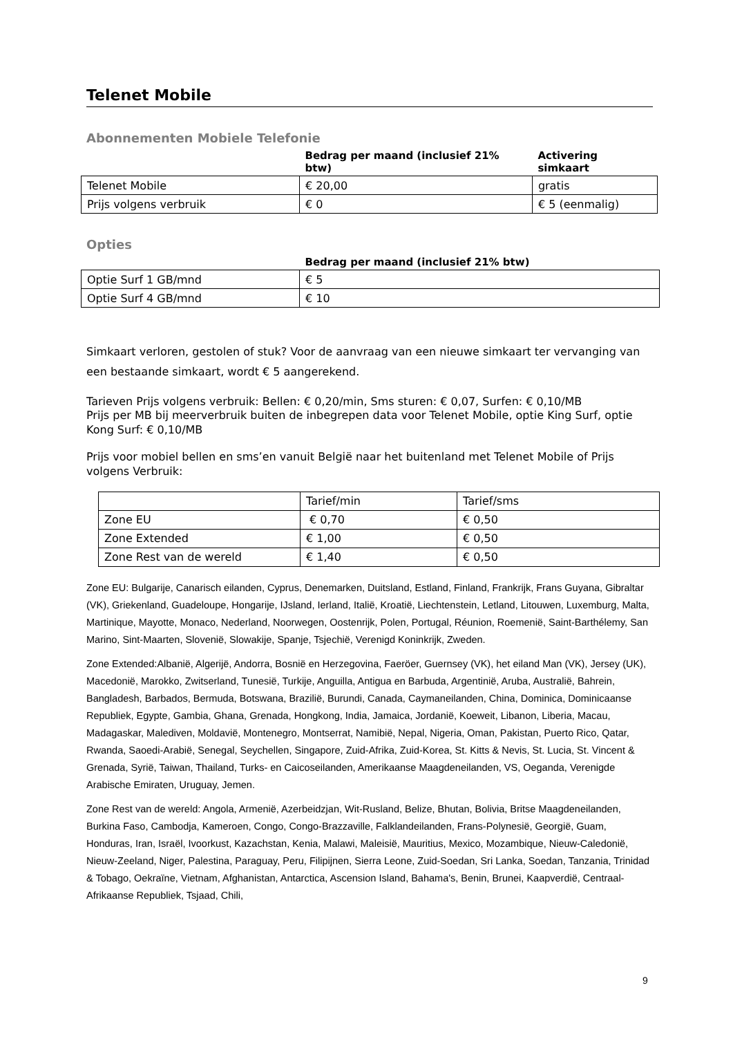Telenet Mobile
Abonnementen Mobiele Telefonie
| | Bedrag per maand (inclusief 21% btw) | Activering simkaart |
| --- | --- | --- |
| Telenet Mobile | € 20,00 | gratis |
| Prijs volgens verbruik | € 0 | € 5 (eenmalig) |
Opties
| | Bedrag per maand (inclusief 21% btw) |
| --- | --- |
| Optie Surf 1 GB/mnd | € 5 |
| Optie Surf 4 GB/mnd | € 10 |
Simkaart verloren, gestolen of stuk? Voor de aanvraag van een nieuwe simkaart ter vervanging van een bestaande simkaart, wordt € 5 aangerekend.
Tarieven Prijs volgens verbruik: Bellen: € 0,20/min, Sms sturen: € 0,07, Surfen: € 0,10/MB
Prijs per MB bij meerverbruik buiten de inbegrepen data voor Telenet Mobile, optie King Surf, optie Kong Surf: € 0,10/MB
Prijs voor mobiel bellen en sms’en vanuit België naar het buitenland met Telenet Mobile of Prijs volgens Verbruik:
| | Tarief/min | Tarief/sms |
| Zone EU | € 0,70 | € 0,50 |
| Zone Extended | € 1,00 | € 0,50 |
| Zone Rest van de wereld | € 1,40 | € 0,50 |
Zone EU: Bulgarije, Canarisch eilanden, Cyprus, Denemarken, Duitsland, Estland, Finland, Frankrijk, Frans Guyana, Gibraltar (VK), Griekenland, Guadeloupe, Hongarije, IJsland, Ierland, Italië, Kroatië, Liechtenstein, Letland, Litouwen, Luxemburg, Malta, Martinique, Mayotte, Monaco, Nederland, Noorwegen, Oostenrijk, Polen, Portugal, Réunion, Roemenië, Saint-Barthélemy, San Marino, Sint-Maarten, Slovenië, Slowakije, Spanje, Tsjechië, Verenigd Koninkrijk, Zweden.
Zone Extended:Albanië, Algerijë, Andorra, Bosnië en Herzegovina, Faeröer, Guernsey (VK), het eiland Man (VK), Jersey (UK), Macedonië, Marokko, Zwitserland, Tunesië, Turkije, Anguilla, Antigua en Barbuda, Argentinië, Aruba, Australië, Bahrein, Bangladesh, Barbados, Bermuda, Botswana, Brazilië, Burundi, Canada, Caymaneilanden, China, Dominica, Dominicaanse Republiek, Egypte, Gambia, Ghana, Grenada, Hongkong, India, Jamaica, Jordanië, Koeweit, Libanon, Liberia, Macau, Madagaskar, Malediven, Moldavië, Montenegro, Montserrat, Namibië, Nepal, Nigeria, Oman, Pakistan, Puerto Rico, Qatar, Rwanda, Saoedi-Arabië, Senegal, Seychellen, Singapore, Zuid-Afrika, Zuid-Korea, St. Kitts & Nevis, St. Lucia, St. Vincent & Grenada, Syrië, Taiwan, Thailand, Turks- en Caicoseilanden, Amerikaanse Maagdeneilanden, VS, Oeganda, Verenigde Arabische Emiraten, Uruguay, Jemen.
Zone Rest van de wereld: Angola, Armenië, Azerbeidzjan, Wit-Rusland, Belize, Bhutan, Bolivia, Britse Maagdeneilanden, Burkina Faso, Cambodja, Kameroen, Congo, Congo-Brazzaville, Falklandeilanden, Frans-Polynesië, Georgië, Guam, Honduras, Iran, Israël, Ivoorkust, Kazachstan, Kenia, Malawi, Maleisië, Mauritius, Mexico, Mozambique, Nieuw-Caledonië, Nieuw-Zeeland, Niger, Palestina, Paraguay, Peru, Filipijnen, Sierra Leone, Zuid-Soedan, Sri Lanka, Soedan, Tanzania, Trinidad & Tobago, Oekraïne, Vietnam, Afghanistan, Antarctica, Ascension Island, Bahama's, Benin, Brunei, Kaapverdië, Centraal-Afrikaanse Republiek, Tsjaad, Chili,
9